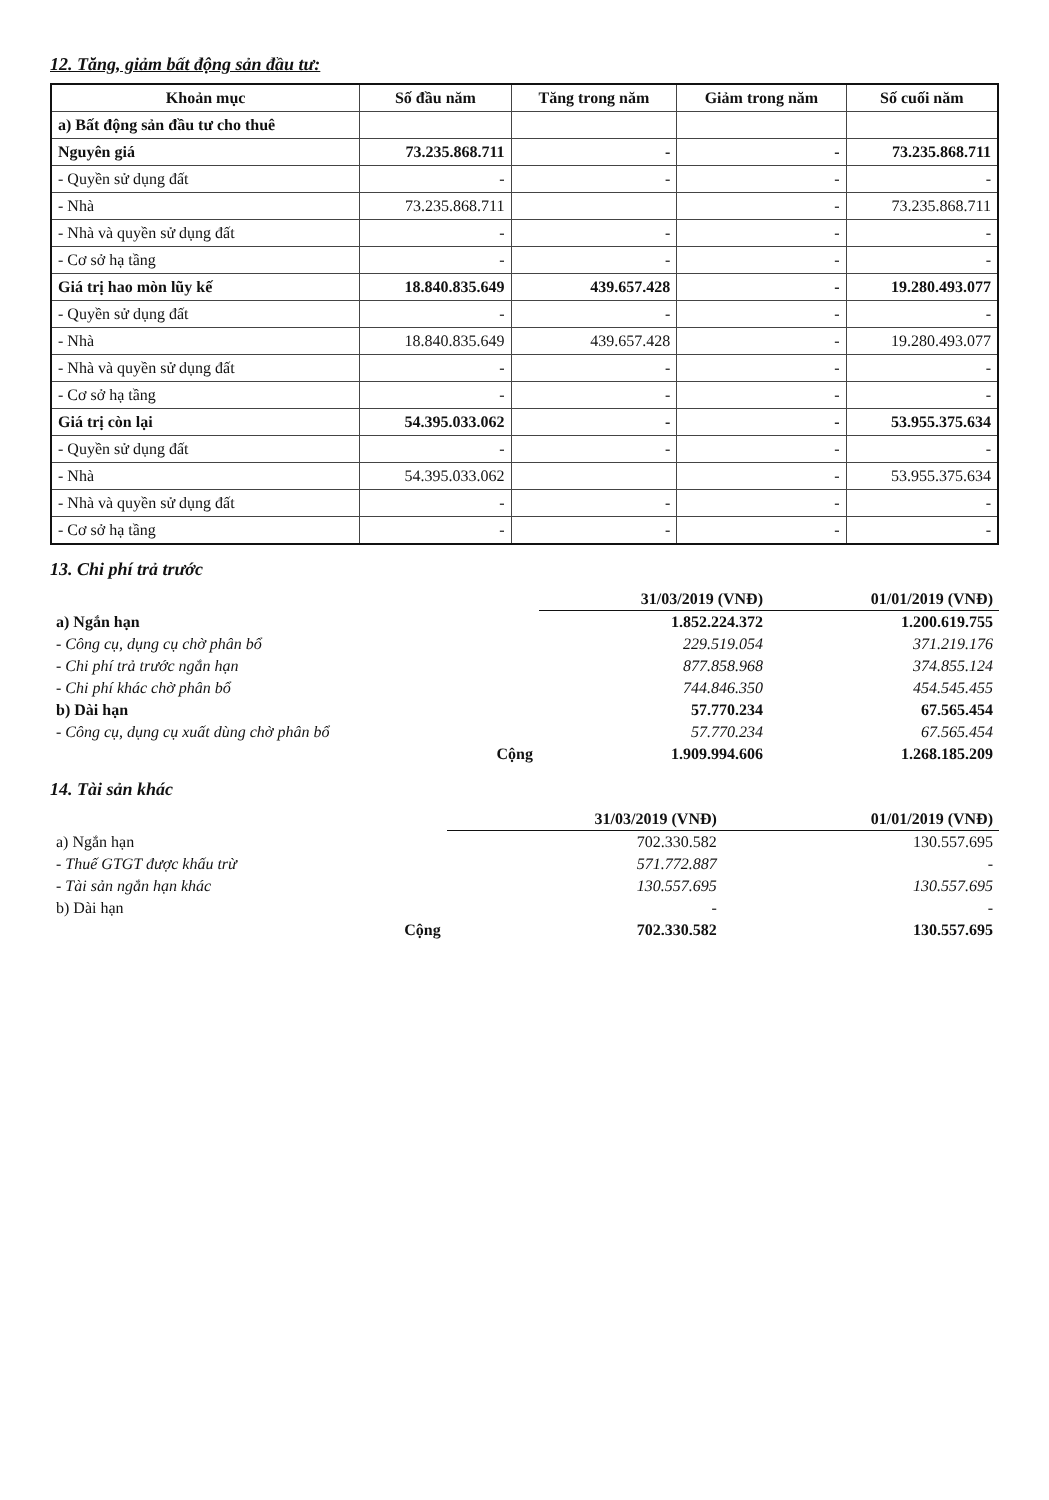12. Tăng, giảm bất động sản đầu tư:
| Khoản mục | Số đầu năm | Tăng trong năm | Giảm trong năm | Số cuối năm |
| --- | --- | --- | --- | --- |
| a) Bất động sản đầu tư cho thuê | | | | |
| Nguyên giá | 73.235.868.711 | - | - | 73.235.868.711 |
| - Quyền sử dụng đất | - | - | - | - |
| - Nhà | 73.235.868.711 | | - | 73.235.868.711 |
| - Nhà và quyền sử dụng đất | - | - | - | - |
| - Cơ sở hạ tầng | - | - | - | - |
| Giá trị hao mòn lũy kế | 18.840.835.649 | 439.657.428 | - | 19.280.493.077 |
| - Quyền sử dụng đất | - | - | - | - |
| - Nhà | 18.840.835.649 | 439.657.428 | - | 19.280.493.077 |
| - Nhà và quyền sử dụng đất | - | - | - | - |
| - Cơ sở hạ tầng | - | - | - | - |
| Giá trị còn lại | 54.395.033.062 | - | - | 53.955.375.634 |
| - Quyền sử dụng đất | - | - | - | - |
| - Nhà | 54.395.033.062 | | - | 53.955.375.634 |
| - Nhà và quyền sử dụng đất | - | - | - | - |
| - Cơ sở hạ tầng | - | - | - | - |
13. Chi phí trả trước
| | 31/03/2019 (VNĐ) | 01/01/2019 (VNĐ) |
| a) Ngắn hạn | 1.852.224.372 | 1.200.619.755 |
| - Công cụ, dụng cụ chờ phân bổ | 229.519.054 | 371.219.176 |
| - Chi phí trả trước ngắn hạn | 877.858.968 | 374.855.124 |
| - Chi phí khác chờ phân bổ | 744.846.350 | 454.545.455 |
| b) Dài hạn | 57.770.234 | 67.565.454 |
| - Công cụ, dụng cụ xuất dùng chờ phân bổ | 57.770.234 | 67.565.454 |
| Cộng | 1.909.994.606 | 1.268.185.209 |
14. Tài sản khác
| | 31/03/2019 (VNĐ) | 01/01/2019 (VNĐ) |
| a) Ngắn hạn | 702.330.582 | 130.557.695 |
| - Thuế GTGT được khấu trừ | 571.772.887 | - |
| - Tài sản ngắn hạn khác | 130.557.695 | 130.557.695 |
| b) Dài hạn | - | - |
| Cộng | 702.330.582 | 130.557.695 |